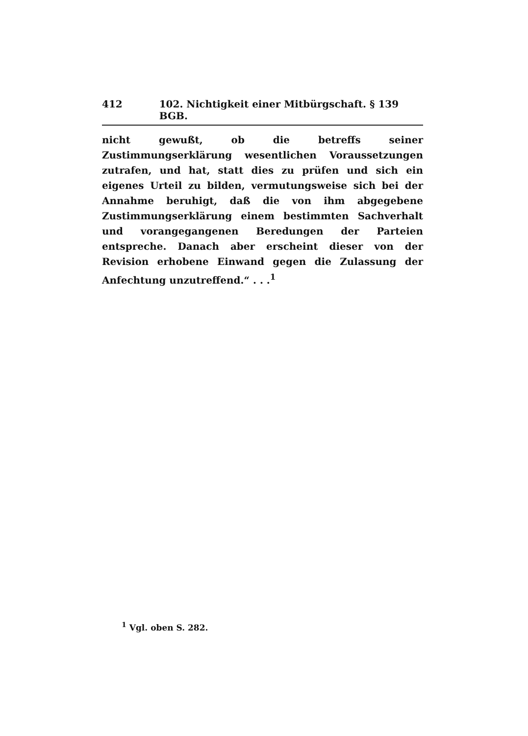412 102. Nichtigkeit einer Mitbürgschaft. § 139 BGB.
nicht gewußt, ob die betreffs seiner Zustimmungserklärung wesentlichen Voraussetzungen zutrafen, und hat, statt dies zu prüfen und sich ein eigenes Urteil zu bilden, vermutungsweise sich bei der Annahme beruhigt, daß die von ihm abgegebene Zustimmungserklärung einem bestimmten Sachverhalt und vorangegangenen Beredungen der Parteien entspreche. Danach aber erscheint dieser von der Revision erhobene Einwand gegen die Zulassung der Anfechtung unzutreffend.“ . . .<sup>1</sup>
<sup>1</sup> Vgl. oben S. 282.